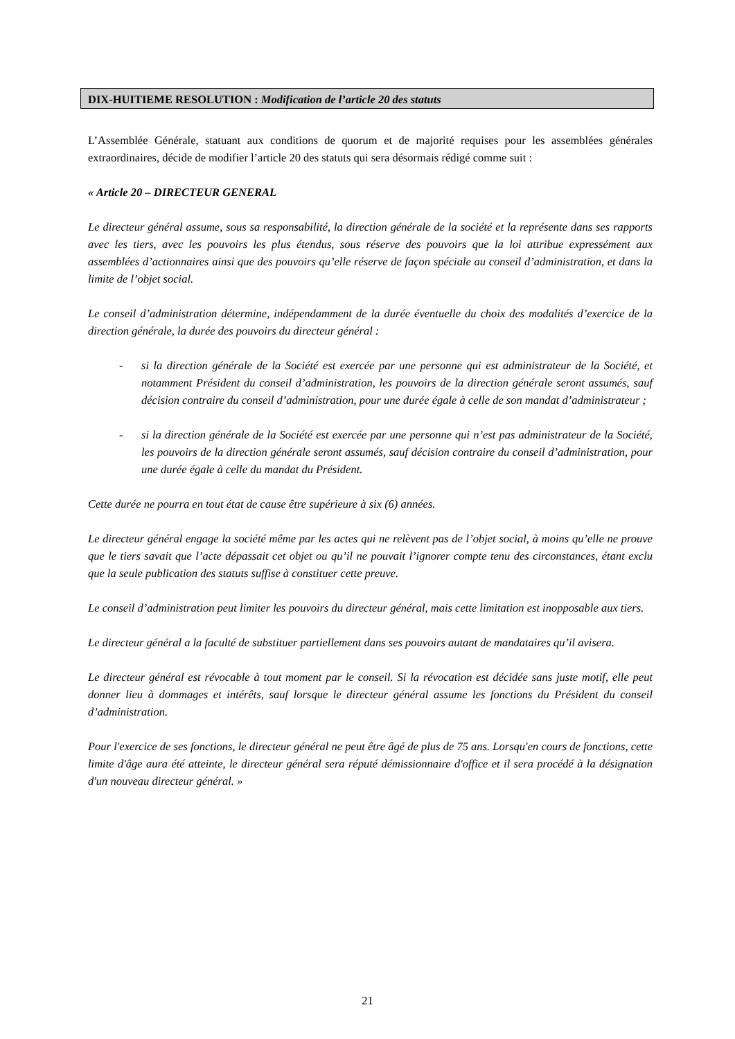DIX-HUITIEME RESOLUTION : Modification de l’article 20 des statuts
L’Assemblée Générale, statuant aux conditions de quorum et de majorité requises pour les assemblées générales extraordinaires, décide de modifier l’article 20 des statuts qui sera désormais rédigé comme suit :
« Article 20 – DIRECTEUR GENERAL
Le directeur général assume, sous sa responsabilité, la direction générale de la société et la représente dans ses rapports avec les tiers, avec les pouvoirs les plus étendus, sous réserve des pouvoirs que la loi attribue expressément aux assemblées d’actionnaires ainsi que des pouvoirs qu’elle réserve de façon spéciale au conseil d’administration, et dans la limite de l’objet social.
Le conseil d’administration détermine, indépendamment de la durée éventuelle du choix des modalités d’exercice de la direction générale, la durée des pouvoirs du directeur général :
- si la direction générale de la Société est exercée par une personne qui est administrateur de la Société, et notamment Président du conseil d’administration, les pouvoirs de la direction générale seront assumés, sauf décision contraire du conseil d’administration, pour une durée égale à celle de son mandat d’administrateur ;
- si la direction générale de la Société est exercée par une personne qui n’est pas administrateur de la Société, les pouvoirs de la direction générale seront assumés, sauf décision contraire du conseil d’administration, pour une durée égale à celle du mandat du Président.
Cette durée ne pourra en tout état de cause être supérieure à six (6) années.
Le directeur général engage la société même par les actes qui ne relèvent pas de l’objet social, à moins qu’elle ne prouve que le tiers savait que l’acte dépassait cet objet ou qu’il ne pouvait l’ignorer compte tenu des circonstances, étant exclu que la seule publication des statuts suffise à constituer cette preuve.
Le conseil d’administration peut limiter les pouvoirs du directeur général, mais cette limitation est inopposable aux tiers.
Le directeur général a la faculté de substituer partiellement dans ses pouvoirs autant de mandataires qu’il avisera.
Le directeur général est révocable à tout moment par le conseil. Si la révocation est décidée sans juste motif, elle peut donner lieu à dommages et intérêts, sauf lorsque le directeur général assume les fonctions du Président du conseil d’administration.
Pour l'exercice de ses fonctions, le directeur général ne peut être âgé de plus de 75 ans. Lorsqu'en cours de fonctions, cette limite d'âge aura été atteinte, le directeur général sera réputé démissionnaire d'office et il sera procédé à la désignation d'un nouveau directeur général. »
21